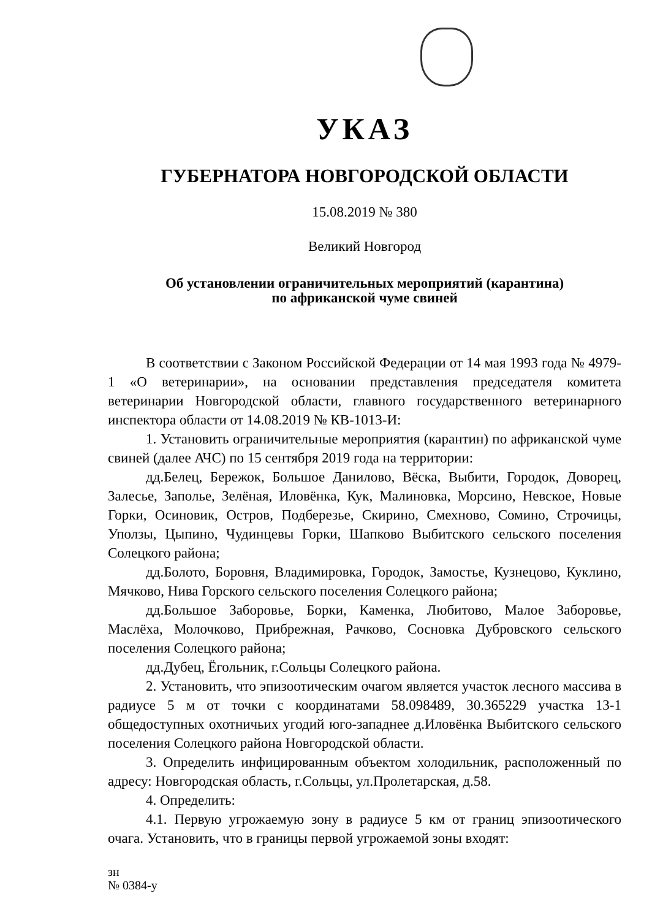УКАЗ
ГУБЕРНАТОРА НОВГОРОДСКОЙ ОБЛАСТИ
15.08.2019 № 380
Великий Новгород
Об установлении ограничительных мероприятий (карантина)
по африканской чуме свиней
В соответствии с Законом Российской Федерации от 14 мая 1993 года № 4979-1 «О ветеринарии», на основании представления председателя комитета ветеринарии Новгородской области, главного государственного ветеринарного инспектора области от 14.08.2019 № КВ-1013-И:
1. Установить ограничительные мероприятия (карантин) по африканской чуме свиней (далее АЧС) по 15 сентября 2019 года на территории:
дд.Белец, Бережок, Большое Данилово, Вёска, Выбити, Городок, Доворец, Залесье, Заполье, Зелёная, Иловёнка, Кук, Малиновка, Морсино, Невское, Новые Горки, Осиновик, Остров, Подберезье, Скирино, Смехново, Сомино, Строчицы, Уползы, Цыпино, Чудинцевы Горки, Шапково Выбитского сельского поселения Солецкого района;
дд.Болото, Боровня, Владимировка, Городок, Замостье, Кузнецово, Куклино, Мячково, Нива Горского сельского поселения Солецкого района;
дд.Большое Заборовье, Борки, Каменка, Любитово, Малое Заборовье, Маслёха, Молочково, Прибрежная, Рачково, Сосновка Дубровского сельского поселения Солецкого района;
дд.Дубец, Ёгольник, г.Сольцы Солецкого района.
2. Установить, что эпизоотическим очагом является участок лесного массива в радиусе 5 м от точки с координатами 58.098489, 30.365229 участка 13-1 общедоступных охотничьих угодий юго-западнее д.Иловёнка Выбитского сельского поселения Солецкого района Новгородской области.
3. Определить инфицированным объектом холодильник, расположенный по адресу: Новгородская область, г.Сольцы, ул.Пролетарская, д.58.
4. Определить:
4.1. Первую угрожаемую зону в радиусе 5 км от границ эпизоотического очага. Установить, что в границы первой угрожаемой зоны входят:
зн
№ 0384-у